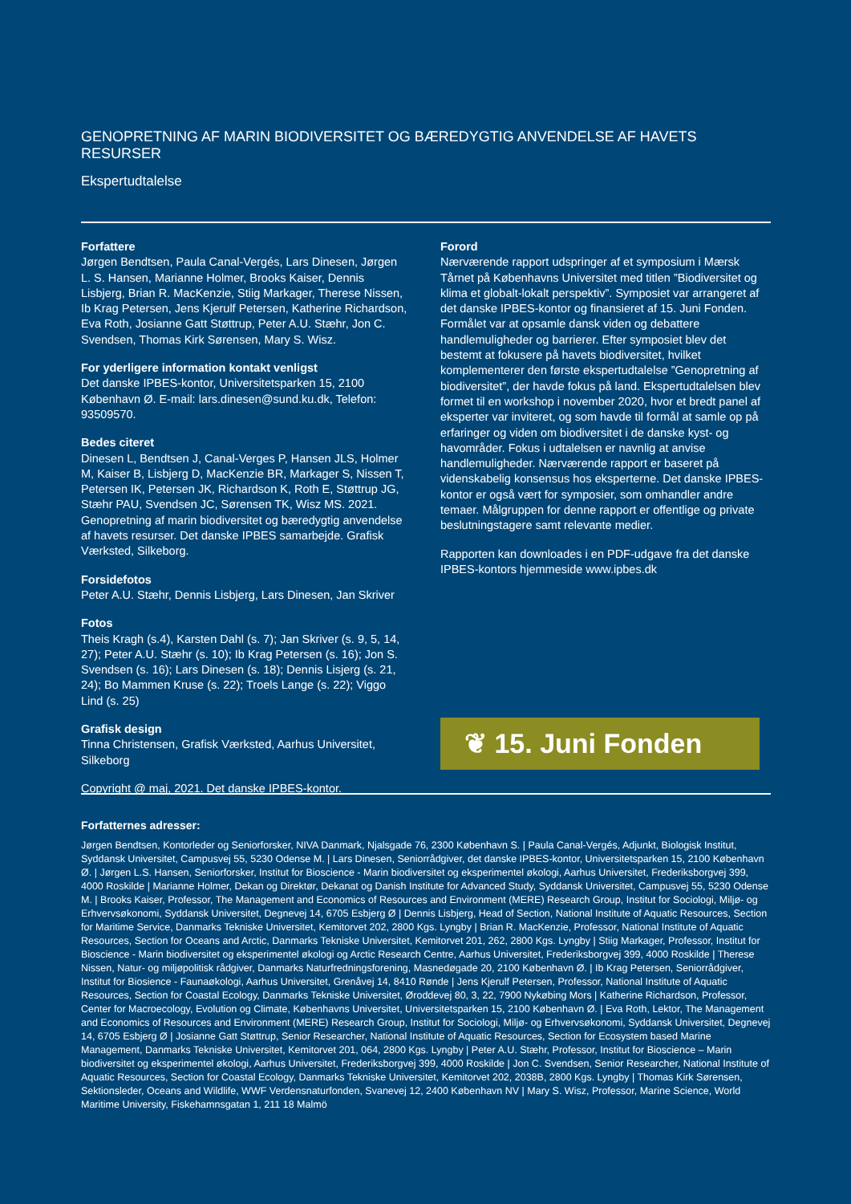GENOPRETNING AF MARIN BIODIVERSITET OG BÆREDYGTIG ANVENDELSE AF HAVETS RESURSER
Ekspertudtalelse
Forfattere
Jørgen Bendtsen, Paula Canal-Vergés, Lars Dinesen, Jørgen L. S. Hansen, Marianne Holmer, Brooks Kaiser, Dennis Lisbjerg, Brian R. MacKenzie, Stiig Markager, Therese Nissen, Ib Krag Petersen, Jens Kjerulf Petersen, Katherine Richardson, Eva Roth, Josianne Gatt Støttrup, Peter A.U. Stæhr, Jon C. Svendsen, Thomas Kirk Sørensen, Mary S. Wisz.
For yderligere information kontakt venligst
Det danske IPBES-kontor, Universitetsparken 15, 2100 København Ø. E-mail: lars.dinesen@sund.ku.dk, Telefon: 93509570.
Bedes citeret
Dinesen L, Bendtsen J, Canal-Verges P, Hansen JLS, Holmer M, Kaiser B, Lisbjerg D, MacKenzie BR, Markager S, Nissen T, Petersen IK, Petersen JK, Richardson K, Roth E, Støttrup JG, Stæhr PAU, Svendsen JC, Sørensen TK, Wisz MS. 2021. Genopretning af marin biodiversitet og bæredygtig anvendelse af havets resurser. Det danske IPBES samarbejde. Grafisk Værksted, Silkeborg.
Forsidefotos
Peter A.U. Stæhr, Dennis Lisbjerg, Lars Dinesen, Jan Skriver
Fotos
Theis Kragh (s.4), Karsten Dahl (s. 7); Jan Skriver (s. 9, 5, 14, 27); Peter A.U. Stæhr (s. 10); Ib Krag Petersen (s. 16); Jon S. Svendsen (s. 16); Lars Dinesen (s. 18); Dennis Lisjerg (s. 21, 24); Bo Mammen Kruse (s. 22); Troels Lange (s. 22); Viggo Lind (s. 25)
Grafisk design
Tinna Christensen, Grafisk Værksted, Aarhus Universitet, Silkeborg
Copyright @ maj, 2021. Det danske IPBES-kontor.
Forord
Nærværende rapport udspringer af et symposium i Mærsk Tårnet på Københavns Universitet med titlen ”Biodiversitet og klima et globalt-lokalt perspektiv”. Symposiet var arrangeret af det danske IPBES-kontor og finansieret af 15. Juni Fonden. Formålet var at opsamle dansk viden og debattere handlemuligheder og barrierer. Efter symposiet blev det bestemt at fokusere på havets biodiversitet, hvilket komplementerer den første ekspertudtalelse ”Genopretning af biodiversitet”, der havde fokus på land. Ekspertudtalelsen blev formet til en workshop i november 2020, hvor et bredt panel af eksperter var inviteret, og som havde til formål at samle op på erfaringer og viden om biodiversitet i de danske kyst- og havområder. Fokus i udtalelsen er navnlig at anvise handlemuligheder. Nærværende rapport er baseret på videnskabelig konsensus hos eksperterne. Det danske IPBES-kontor er også vært for symposier, som omhandler andre temaer. Målgruppen for denne rapport er offentlige og private beslutningstagere samt relevante medier.
Rapporten kan downloades i en PDF-udgave fra det danske IPBES-kontors hjemmeside www.ipbes.dk
❦ 15. Juni Fonden
Forfatternes adresser:
Jørgen Bendtsen, Kontorleder og Seniorforsker, NIVA Danmark, Njalsgade 76, 2300 København S. | Paula Canal-Vergés, Adjunkt, Biologisk Institut, Syddansk Universitet, Campusvej 55, 5230 Odense M. | Lars Dinesen, Seniorrådgiver, det danske IPBES-kontor, Universitetsparken 15, 2100 København Ø. | Jørgen L.S. Hansen, Seniorforsker, Institut for Bioscience - Marin biodiversitet og eksperimentel økologi, Aarhus Universitet, Frederiksborgvej 399, 4000 Roskilde | Marianne Holmer, Dekan og Direktør, Dekanat og Danish Institute for Advanced Study, Syddansk Universitet, Campusvej 55, 5230 Odense M. | Brooks Kaiser, Professor, The Management and Economics of Resources and Environment (MERE) Research Group, Institut for Sociologi, Miljø- og Erhvervsøkonomi, Syddansk Universitet, Degnevej 14, 6705 Esbjerg Ø | Dennis Lisbjerg, Head of Section, National Institute of Aquatic Resources, Section for Maritime Service, Danmarks Tekniske Universitet, Kemitorvet 202, 2800 Kgs. Lyngby | Brian R. MacKenzie, Professor, National Institute of Aquatic Resources, Section for Oceans and Arctic, Danmarks Tekniske Universitet, Kemitorvet 201, 262, 2800 Kgs. Lyngby | Stiig Markager, Professor, Institut for Bioscience - Marin biodiversitet og eksperimentel økologi og Arctic Research Centre, Aarhus Universitet, Frederiksborgvej 399, 4000 Roskilde | Therese Nissen, Natur- og miljøpolitisk rådgiver, Danmarks Naturfredningsforening, Masnedøgade 20, 2100 København Ø. | Ib Krag Petersen, Seniorrådgiver, Institut for Biosience - Faunaøkologi, Aarhus Universitet, Grenåvej 14, 8410 Rønde | Jens Kjerulf Petersen, Professor, National Institute of Aquatic Resources, Section for Coastal Ecology, Danmarks Tekniske Universitet, Øroddevej 80, 3, 22, 7900 Nykøbing Mors | Katherine Richardson, Professor, Center for Macroecology, Evolution og Climate, Københavns Universitet, Universitetsparken 15, 2100 København Ø. | Eva Roth, Lektor, The Management and Economics of Resources and Environment (MERE) Research Group, Institut for Sociologi, Miljø- og Erhvervsøkonomi, Syddansk Universitet, Degnevej 14, 6705 Esbjerg Ø | Josianne Gatt Støttrup, Senior Researcher, National Institute of Aquatic Resources, Section for Ecosystem based Marine Management, Danmarks Tekniske Universitet, Kemitorvet 201, 064, 2800 Kgs. Lyngby | Peter A.U. Stæhr, Professor, Institut for Bioscience – Marin biodiversitet og eksperimentel økologi, Aarhus Universitet, Frederiksborgvej 399, 4000 Roskilde | Jon C. Svendsen, Senior Researcher, National Institute of Aquatic Resources, Section for Coastal Ecology, Danmarks Tekniske Universitet, Kemitorvet 202, 2038B, 2800 Kgs. Lyngby | Thomas Kirk Sørensen, Sektionsleder, Oceans and Wildlife, WWF Verdensnaturfonden, Svanevej 12, 2400 København NV | Mary S. Wisz, Professor, Marine Science, World Maritime University, Fiskehamnsgatan 1, 211 18 Malmö